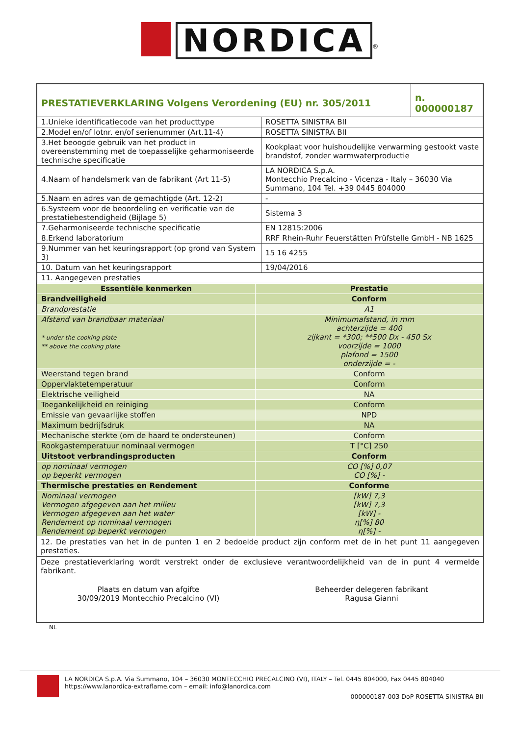NORDICA<sup>®</sup>
| PRESTATIEVERKLARING Volgens Verordening (EU) nr. 305/2011 | | n. 000000187 |
| 1.Unieke identificatiecode van het producttype | ROSETTA SINISTRA BII | |
| 2.Model en/of lotnr. en/of serienummer (Art.11-4) | ROSETTA SINISTRA BII | |
| 3.Het beoogde gebruik van het product in overeenstemming met de toepasselijke geharmoniseerde technische specificatie | Kookplaat voor huishoudelijke verwarming gestookt vaste brandstof, zonder warmwaterproductie | |
| 4.Naam of handelsmerk van de fabrikant (Art 11-5) | LA NORDICA S.p.A. Montecchio Precalcino - Vicenza - Italy – 36030 Via Summano, 104 Tel. +39 0445 804000 | |
| 5.Naam en adres van de gemachtigde (Art. 12-2) | - | |
| 6.Systeem voor de beoordeling en verificatie van de prestatiebestendigheid (Bijlage 5) | Sistema 3 | |
| 7.Geharmoniseerde technische specificatie | EN 12815:2006 | |
| 8.Erkend laboratorium | RRF Rhein-Ruhr Feuerstätten Prüfstelle GmbH - NB 1625 | |
| 9.Nummer van het keuringsrapport (op grond van System 3) | 15 16 4255 | |
| 10. Datum van het keuringsrapport | 19/04/2016 | |
| 11. Aangegeven prestaties | | |
| Essentiële kenmerken | Prestatie |
| --- | --- |
| Brandveiligheid | Conform |
| Brandprestatie | A1 |
| Afstand van brandbaar materiaal * under the cooking plate ** above the cooking plate | Minimumafstand, in mm achterzijde = 400 zijkant = *300; **500 Dx - 450 Sx voorzijde = 1000 plafond = 1500 onderzijde = - |
| Weerstand tegen brand | Conform |
| Oppervlaktetemperatuur | Conform |
| Elektrische veiligheid | NA |
| Toegankelijkheid en reiniging | Conform |
| Emissie van gevaarlijke stoffen | NPD |
| Maximum bedrijfsdruk | NA |
| Mechanische sterkte (om de haard te ondersteunen) | Conform |
| Rookgastemperatuur nominaal vermogen | T [°C] 250 |
| Uitstoot verbrandingsproducten | Conform |
| op nominaal vermogen op beperkt vermogen | CO [%] 0,07 CO [%] - |
| Thermische prestaties en Rendement | Conforme |
| Nominaal vermogen Vermogen afgegeven aan het milieu Vermogen afgegeven aan het water Rendement op nominaal vermogen Rendement op beperkt vermogen | [kW] 7,3 [kW] 7,3 [kW] - η[%] 80 η[%] - |
12. De prestaties van het in de punten 1 en 2 bedoelde product zijn conform met de in het punt 11 aangegeven prestaties.
Deze prestatieverklaring wordt verstrekt onder de exclusieve verantwoordelijkheid van de in punt 4 vermelde fabrikant.
Plaats en datum van afgifte
30/09/2019 Montecchio Precalcino (VI)
Beheerder delegeren fabrikant
Ragusa Gianni
NL
LA NORDICA S.p.A. Via Summano, 104 – 36030 MONTECCHIO PRECALCINO (VI), ITALY – Tel. 0445 804000, Fax 0445 804040
https://www.lanordica-extraflame.com – email: info@lanordica.com
000000187-003 DoP ROSETTA SINISTRA BII